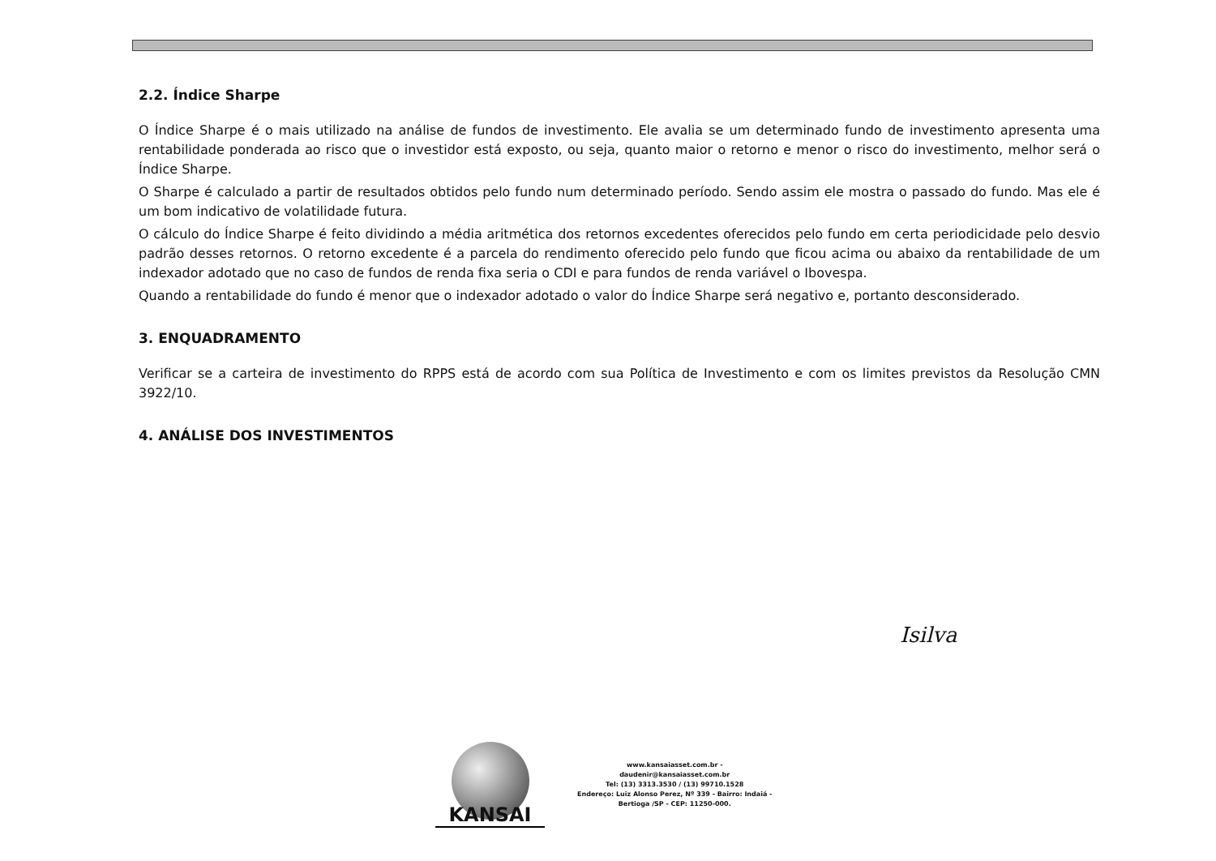2.2. Índice Sharpe
O Índice Sharpe é o mais utilizado na análise de fundos de investimento. Ele avalia se um determinado fundo de investimento apresenta uma rentabilidade ponderada ao risco que o investidor está exposto, ou seja, quanto maior o retorno e menor o risco do investimento, melhor será o Índice Sharpe.
O Sharpe é calculado a partir de resultados obtidos pelo fundo num determinado período. Sendo assim ele mostra o passado do fundo. Mas ele é um bom indicativo de volatilidade futura.
O cálculo do Índice Sharpe é feito dividindo a média aritmética dos retornos excedentes oferecidos pelo fundo em certa periodicidade pelo desvio padrão desses retornos. O retorno excedente é a parcela do rendimento oferecido pelo fundo que ficou acima ou abaixo da rentabilidade de um indexador adotado que no caso de fundos de renda fixa seria o CDI e para fundos de renda variável o Ibovespa.
Quando a rentabilidade do fundo é menor que o indexador adotado o valor do Índice Sharpe será negativo e, portanto desconsiderado.
3. ENQUADRAMENTO
Verificar se a carteira de investimento do RPPS está de acordo com sua Política de Investimento e com os limites previstos da Resolução CMN 3922/10.
4. ANÁLISE DOS INVESTIMENTOS
Isilva
KANSAI
www.kansaiasset.com.br -
daudenir@kansaiasset.com.br
Tel: (13) 3313.3530 / (13) 99710.1528
Endereço: Luiz Alonso Perez, Nº 339 - Bairro: Indaiá -
Bertioga /SP - CEP: 11250-000.